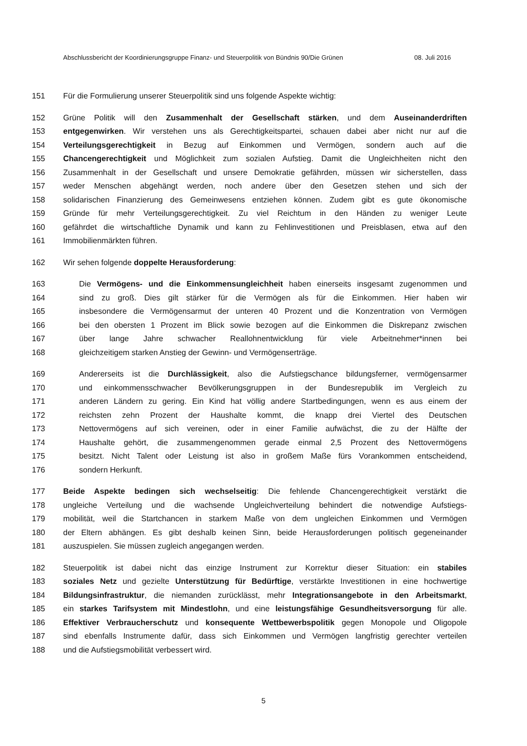Abschlussbericht der Koordinierungsgruppe Finanz- und Steuerpolitik von Bündnis 90/Die Grünen 08. Juli 2016
151 Für die Formulierung unserer Steuerpolitik sind uns folgende Aspekte wichtig:
152 Grüne Politik will den Zusammenhalt der Gesellschaft stärken, und dem Auseinanderdriften
153 entgegenwirken. Wir verstehen uns als Gerechtigkeitspartei, schauen dabei aber nicht nur auf die
154 Verteilungsgerechtigkeit in Bezug auf Einkommen und Vermögen, sondern auch auf die
155 Chancengerechtigkeit und Möglichkeit zum sozialen Aufstieg. Damit die Ungleichheiten nicht den
156 Zusammenhalt in der Gesellschaft und unsere Demokratie gefährden, müssen wir sicherstellen, dass
157 weder Menschen abgehängt werden, noch andere über den Gesetzen stehen und sich der
158 solidarischen Finanzierung des Gemeinwesens entziehen können. Zudem gibt es gute ökonomische
159 Gründe für mehr Verteilungsgerechtigkeit. Zu viel Reichtum in den Händen zu weniger Leute
160 gefährdet die wirtschaftliche Dynamik und kann zu Fehlinvestitionen und Preisblasen, etwa auf den
161 Immobilienmärkten führen.
162 Wir sehen folgende doppelte Herausforderung:
163 Die Vermögens- und die Einkommensungleichheit haben einerseits insgesamt zugenommen und
164 sind zu groß. Dies gilt stärker für die Vermögen als für die Einkommen. Hier haben wir
165 insbesondere die Vermögensarmut der unteren 40 Prozent und die Konzentration von Vermögen
166 bei den obersten 1 Prozent im Blick sowie bezogen auf die Einkommen die Diskrepanz zwischen
167 über lange Jahre schwacher Reallohnentwicklung für viele Arbeitnehmer*innen bei
168 gleichzeitigem starken Anstieg der Gewinn- und Vermögenserträge.
169 Andererseits ist die Durchlässigkeit, also die Aufstiegschance bildungsferner, vermögensarmer
170 und einkommensschwacher Bevölkerungsgruppen in der Bundesrepublik im Vergleich zu
171 anderen Ländern zu gering. Ein Kind hat völlig andere Startbedingungen, wenn es aus einem der
172 reichsten zehn Prozent der Haushalte kommt, die knapp drei Viertel des Deutschen
173 Nettovermögens auf sich vereinen, oder in einer Familie aufwächst, die zu der Hälfte der
174 Haushalte gehört, die zusammengenommen gerade einmal 2,5 Prozent des Nettovermögens
175 besitzt. Nicht Talent oder Leistung ist also in großem Maße fürs Vorankommen entscheidend,
176 sondern Herkunft.
177 Beide Aspekte bedingen sich wechselseitig: Die fehlende Chancengerechtigkeit verstärkt die
178 ungleiche Verteilung und die wachsende Ungleichverteilung behindert die notwendige Aufstiegs-
179 mobilität, weil die Startchancen in starkem Maße von dem ungleichen Einkommen und Vermögen
180 der Eltern abhängen. Es gibt deshalb keinen Sinn, beide Herausforderungen politisch gegeneinander
181 auszuspielen. Sie müssen zugleich angegangen werden.
182 Steuerpolitik ist dabei nicht das einzige Instrument zur Korrektur dieser Situation: ein stabiles
183 soziales Netz und gezielte Unterstützung für Bedürftige, verstärkte Investitionen in eine hochwertige
184 Bildungsinfrastruktur, die niemanden zurücklässt, mehr Integrationsangebote in den Arbeitsmarkt,
185 ein starkes Tarifsystem mit Mindestlohn, und eine leistungsfähige Gesundheitsversorgung für alle.
186 Effektiver Verbraucherschutz und konsequente Wettbewerbspolitik gegen Monopole und Oligopole
187 sind ebenfalls Instrumente dafür, dass sich Einkommen und Vermögen langfristig gerechter verteilen
188 und die Aufstiegsmobilität verbessert wird.
5